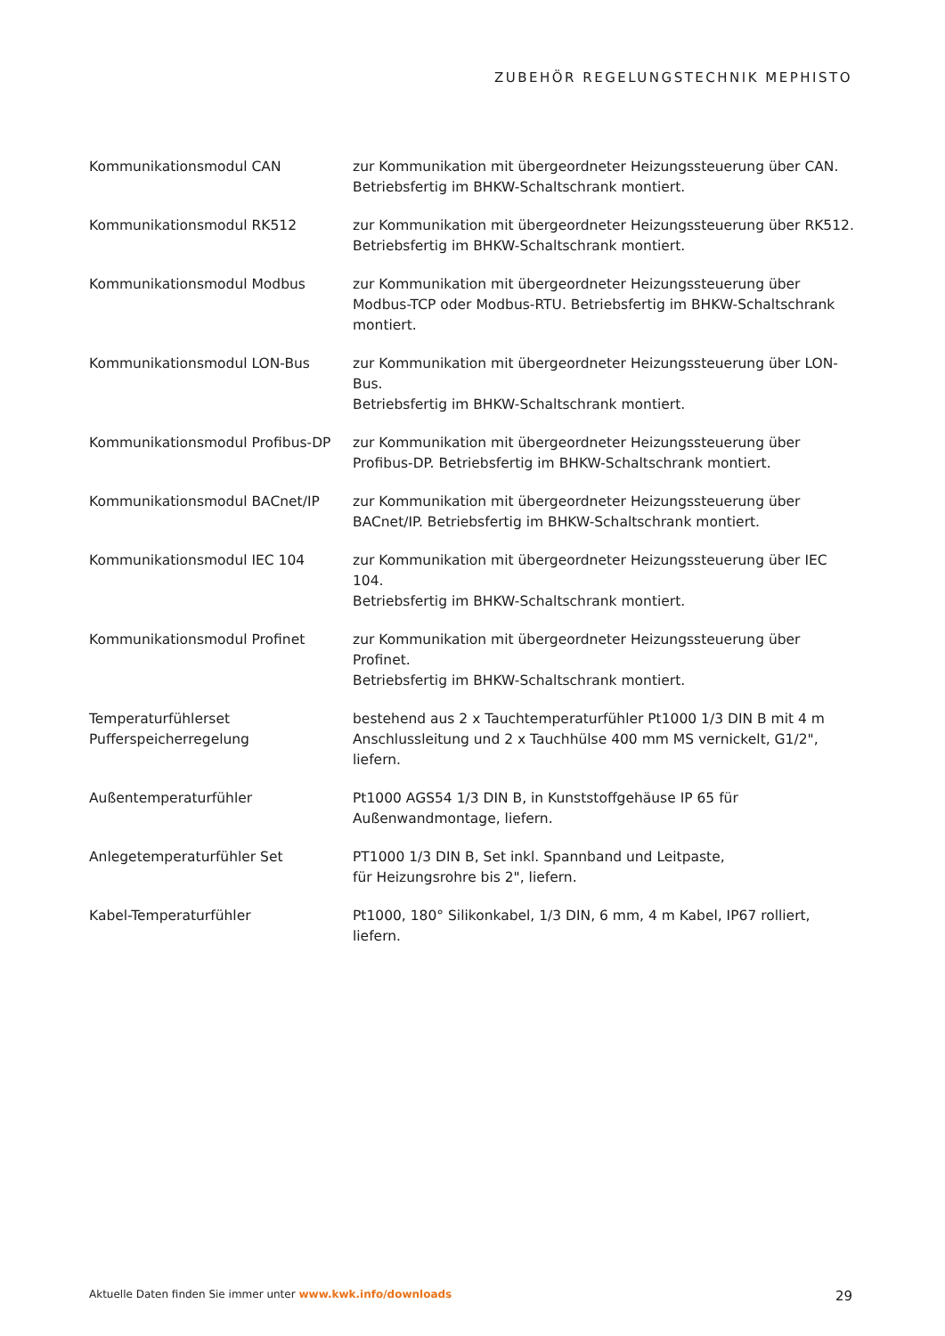ZUBEHÖR REGELUNGSTECHNIK MEPHISTO
| Kommunikationsmodul CAN | zur Kommunikation mit übergeordneter Heizungssteuerung über CAN. Betriebsfertig im BHKW-Schaltschrank montiert. |
| Kommunikationsmodul RK512 | zur Kommunikation mit übergeordneter Heizungssteuerung über RK512. Betriebsfertig im BHKW-Schaltschrank montiert. |
| Kommunikationsmodul Modbus | zur Kommunikation mit übergeordneter Heizungssteuerung über Modbus-TCP oder Modbus-RTU. Betriebsfertig im BHKW-Schaltschrank montiert. |
| Kommunikationsmodul LON-Bus | zur Kommunikation mit übergeordneter Heizungssteuerung über LON-Bus. Betriebsfertig im BHKW-Schaltschrank montiert. |
| Kommunikationsmodul Profibus-DP | zur Kommunikation mit übergeordneter Heizungssteuerung über Profibus-DP. Betriebsfertig im BHKW-Schaltschrank montiert. |
| Kommunikationsmodul BACnet/IP | zur Kommunikation mit übergeordneter Heizungssteuerung über BACnet/IP. Betriebsfertig im BHKW-Schaltschrank montiert. |
| Kommunikationsmodul IEC 104 | zur Kommunikation mit übergeordneter Heizungssteuerung über IEC 104. Betriebsfertig im BHKW-Schaltschrank montiert. |
| Kommunikationsmodul Profinet | zur Kommunikation mit übergeordneter Heizungssteuerung über Profinet. Betriebsfertig im BHKW-Schaltschrank montiert. |
| Temperaturfühlerset Pufferspeicherregelung | bestehend aus 2 x Tauchtemperaturfühler Pt1000 1/3 DIN B mit 4 m Anschlussleitung und 2 x Tauchhülse 400 mm MS vernickelt, G1/2", liefern. |
| Außentemperaturfühler | Pt1000 AGS54 1/3 DIN B, in Kunststoffgehäuse IP 65 für Außenwandmontage, liefern. |
| Anlegetemperaturfühler Set | PT1000 1/3 DIN B, Set inkl. Spannband und Leitpaste, für Heizungsrohre bis 2", liefern. |
| Kabel-Temperaturfühler | Pt1000, 180° Silikonkabel, 1/3 DIN, 6 mm, 4 m Kabel, IP67 rolliert, liefern. |
Aktuelle Daten finden Sie immer unter www.kwk.info/downloads 29